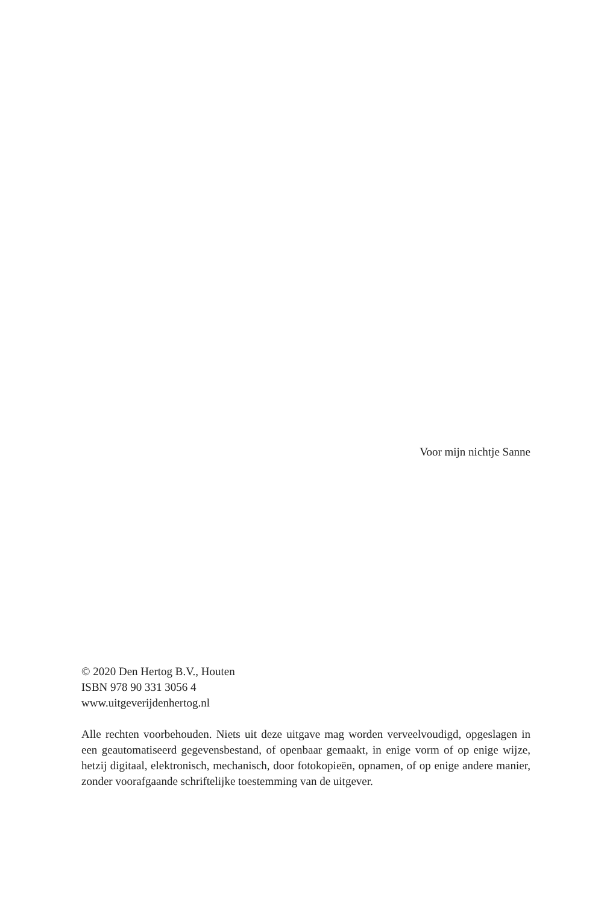Voor mijn nichtje Sanne
© 2020 Den Hertog B.V., Houten
ISBN 978 90 331 3056 4
www.uitgeverijdenhertog.nl
Alle rechten voorbehouden. Niets uit deze uitgave mag worden verveelvoudigd, opgeslagen in een geautomatiseerd gegevensbestand, of openbaar gemaakt, in enige vorm of op enige wijze, hetzij digitaal, elektronisch, mechanisch, door fotokopieën, opnamen, of op enige andere manier, zonder voorafgaande schriftelijke toestemming van de uitgever.